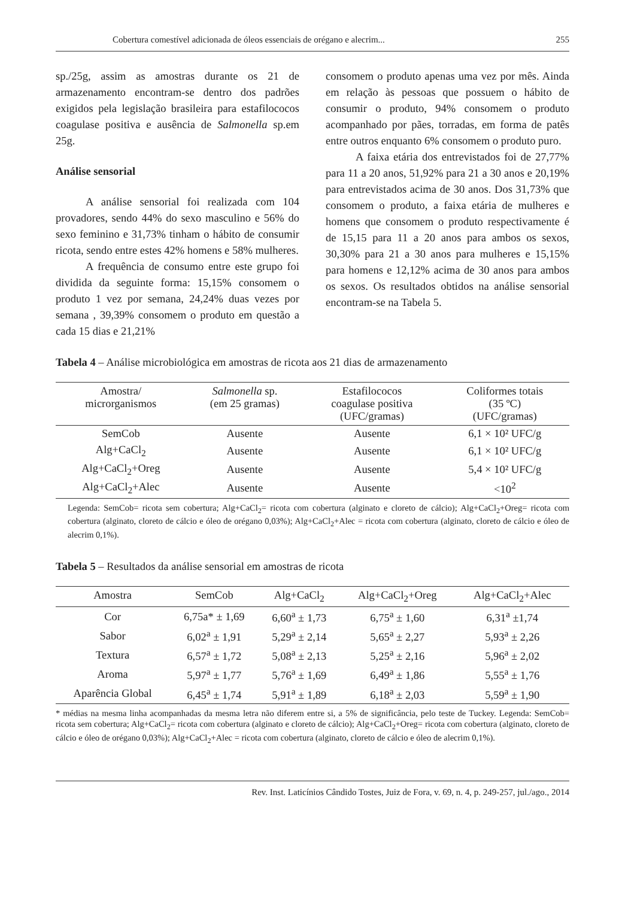Cobertura comestível adicionada de óleos essenciais de orégano e alecrim... 255
sp./25g, assim as amostras durante os 21 de armazenamento encontram-se dentro dos padrões exigidos pela legislação brasileira para estafilococos coagulase positiva e ausência de Salmonella sp.em 25g.
Análise sensorial
A análise sensorial foi realizada com 104 provadores, sendo 44% do sexo masculino e 56% do sexo feminino e 31,73% tinham o hábito de consumir ricota, sendo entre estes 42% homens e 58% mulheres.
A frequência de consumo entre este grupo foi dividida da seguinte forma: 15,15% consomem o produto 1 vez por semana, 24,24% duas vezes por semana , 39,39% consomem o produto em questão a cada 15 dias e 21,21%
consomem o produto apenas uma vez por mês. Ainda em relação às pessoas que possuem o hábito de consumir o produto, 94% consomem o produto acompanhado por pães, torradas, em forma de patês entre outros enquanto 6% consomem o produto puro.
A faixa etária dos entrevistados foi de 27,77% para 11 a 20 anos, 51,92% para 21 a 30 anos e 20,19% para entrevistados acima de 30 anos. Dos 31,73% que consomem o produto, a faixa etária de mulheres e homens que consomem o produto respectivamente é de 15,15 para 11 a 20 anos para ambos os sexos, 30,30% para 21 a 30 anos para mulheres e 15,15% para homens e 12,12% acima de 30 anos para ambos os sexos. Os resultados obtidos na análise sensorial encontram-se na Tabela 5.
Tabela 4 – Análise microbiológica em amostras de ricota aos 21 dias de armazenamento
| Amostra/ microrganismos | Salmonella sp. (em 25 gramas) | Estafilococos coagulase positiva (UFC/gramas) | Coliformes totais (35 ºC) (UFC/gramas) |
| --- | --- | --- | --- |
| SemCob | Ausente | Ausente | 6,1 × 10² UFC/g |
| Alg+CaCl<sub>2</sub> | Ausente | Ausente | 6,1 × 10² UFC/g |
| Alg+CaCl<sub>2</sub>+Oreg | Ausente | Ausente | 5,4 × 10² UFC/g |
| Alg+CaCl<sub>2</sub>+Alec | Ausente | Ausente | <10<sup>2</sup> |
Legenda: SemCob= ricota sem cobertura; Alg+CaCl<sub>2</sub>= ricota com cobertura (alginato e cloreto de cálcio); Alg+CaCl<sub>2</sub>+Oreg= ricota com cobertura (alginato, cloreto de cálcio e óleo de orégano 0,03%); Alg+CaCl<sub>2</sub>+Alec = ricota com cobertura (alginato, cloreto de cálcio e óleo de alecrim 0,1%).
Tabela 5 – Resultados da análise sensorial em amostras de ricota
| Amostra | SemCob | Alg+CaCl<sub>2</sub> | Alg+CaCl<sub>2</sub>+Oreg | Alg+CaCl<sub>2</sub>+Alec |
| --- | --- | --- | --- | --- |
| Cor | 6,75a* ± 1,69 | 6,60<sup>a</sup> ± 1,73 | 6,75<sup>a</sup> ± 1,60 | 6,31<sup>a</sup> ±1,74 |
| Sabor | 6,02<sup>a</sup> ± 1,91 | 5,29<sup>a</sup> ± 2,14 | 5,65<sup>a</sup> ± 2,27 | 5,93<sup>a</sup> ± 2,26 |
| Textura | 6,57<sup>a</sup> ± 1,72 | 5,08<sup>a</sup> ± 2,13 | 5,25<sup>a</sup> ± 2,16 | 5,96<sup>a</sup> ± 2,02 |
| Aroma | 5,97<sup>a</sup> ± 1,77 | 5,76<sup>a</sup> ± 1,69 | 6,49<sup>a</sup> ± 1,86 | 5,55<sup>a</sup> ± 1,76 |
| Aparência Global | 6,45<sup>a</sup> ± 1,74 | 5,91<sup>a</sup> ± 1,89 | 6,18<sup>a</sup> ± 2,03 | 5,59<sup>a</sup> ± 1,90 |
* médias na mesma linha acompanhadas da mesma letra não diferem entre si, a 5% de significância, pelo teste de Tuckey. Legenda: SemCob= ricota sem cobertura; Alg+CaCl<sub>2</sub>= ricota com cobertura (alginato e cloreto de cálcio); Alg+CaCl<sub>2</sub>+Oreg= ricota com cobertura (alginato, cloreto de cálcio e óleo de orégano 0,03%); Alg+CaCl<sub>2</sub>+Alec = ricota com cobertura (alginato, cloreto de cálcio e óleo de alecrim 0,1%).
Rev. Inst. Laticínios Cândido Tostes, Juiz de Fora, v. 69, n. 4, p. 249-257, jul./ago., 2014